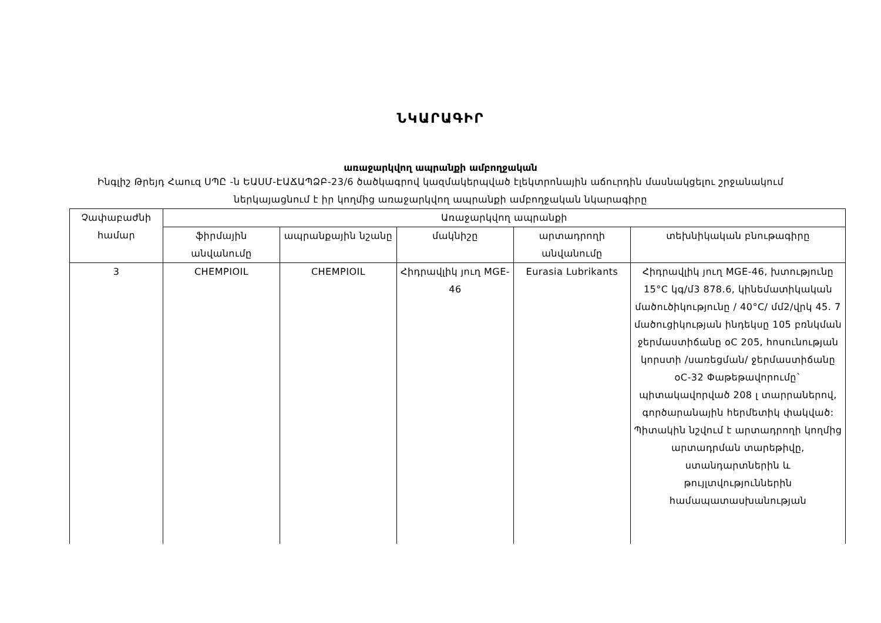ՆԿԱՐԱԳԻՐ
առաջարկվող ապրանքի ամբողջական
Ինգլիշ Թրեյդ Հաուզ ՍՊԸ -ն ԵԱՍՄ-ԷԱՃԱՊՁԲ-23/6 ծածկագրով կազմակերպված էլեկտրոնային աճուրդին մասնակցելու շրջանակում ներկայացնում է իր կողմից առաջարկվող ապրանքի ամբողջական նկարագիրը
| Չափաբաժնի համար | Առաջարկվող ապրանքի | | | | |
| --- | --- | --- | --- | --- | --- |
| | ֆիրմային անվանումը | ապրանքային նշանը | մակնիշը | արտադրողի անվանումը | տեխնիկական բնութագիրը |
| 3 | CHEMPIOIL | CHEMPIOIL | Հիդրավլիկ յուղ MGE-46 | Eurasia Lubrikants | Հիդրավլիկ յուղ MGE-46, խտությունը 15°C կգ/մ3 878.6, կինեմատիկական մածուծիկությունը / 40°C/ մմ2/վրկ 45. 7 մածուցիկության ինդեկսը 105 բռնկման ջերմաստիճանը oC 205, հոսունության կորստի /սառեցման/ ջերմաստիճանը oC-32 Փաթեթավորումը` պիտակավորված 208 լ տարրաներով, գործարանային հերմետիկ փակված: Պիտակին նշվում է արտադրողի կողմից արտադրման տարեթիվը, ստանդարտներին և թույլտվություններին համապատասխանության |